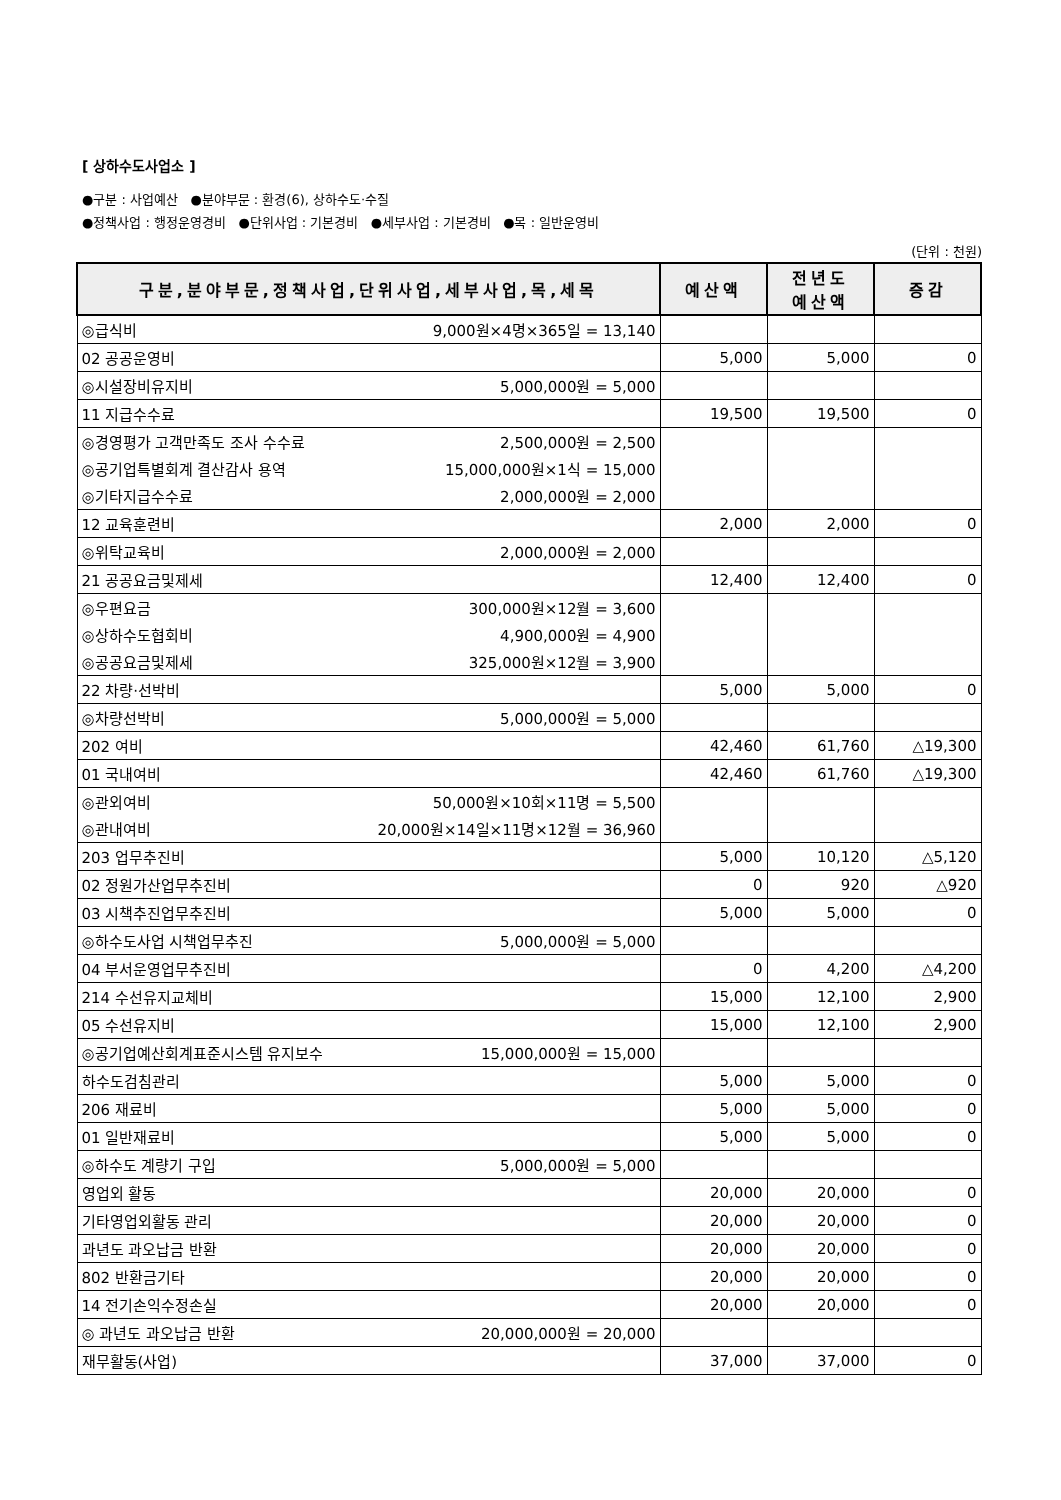[ 상하수도사업소 ]
●구분 : 사업예산 ●분야부문 : 환경(6), 상하수도·수질
●정책사업 : 행정운영경비 ●단위사업 : 기본경비 ●세부사업 : 기본경비 ●목 : 일반운영비
(단위 : 천원)
| 구분,분야부문,정책사업,단위사업,세부사업,목,세목 | 예산액 | 전년도 예산액 | 증감 |
| --- | --- | --- | --- |
| ◎급식비 9,000원×4명×365일 = 13,140 | | | |
| 02 공공운영비 | 5,000 | 5,000 | 0 |
| ◎시설장비유지비 5,000,000원 = 5,000 | | | |
| 11 지급수수료 | 19,500 | 19,500 | 0 |
| ◎경영평가 고객만족도 조사 수수료 2,500,000원 = 2,500 | | | |
| ◎공기업특별회계 결산감사 용역 15,000,000원×1식 = 15,000 | | | |
| ◎기타지급수수료 2,000,000원 = 2,000 | | | |
| 12 교육훈련비 | 2,000 | 2,000 | 0 |
| ◎위탁교육비 2,000,000원 = 2,000 | | | |
| 21 공공요금및제세 | 12,400 | 12,400 | 0 |
| ◎우편요금 300,000원×12월 = 3,600 | | | |
| ◎상하수도협회비 4,900,000원 = 4,900 | | | |
| ◎공공요금및제세 325,000원×12월 = 3,900 | | | |
| 22 차량·선박비 | 5,000 | 5,000 | 0 |
| ◎차량선박비 5,000,000원 = 5,000 | | | |
| 202 여비 | 42,460 | 61,760 | △19,300 |
| 01 국내여비 | 42,460 | 61,760 | △19,300 |
| ◎관외여비 50,000원×10회×11명 = 5,500 | | | |
| ◎관내여비 20,000원×14일×11명×12월 = 36,960 | | | |
| 203 업무추진비 | 5,000 | 10,120 | △5,120 |
| 02 정원가산업무추진비 | 0 | 920 | △920 |
| 03 시책추진업무추진비 | 5,000 | 5,000 | 0 |
| ◎하수도사업 시책업무추진 5,000,000원 = 5,000 | | | |
| 04 부서운영업무추진비 | 0 | 4,200 | △4,200 |
| 214 수선유지교체비 | 15,000 | 12,100 | 2,900 |
| 05 수선유지비 | 15,000 | 12,100 | 2,900 |
| ◎공기업예산회계표준시스템 유지보수 15,000,000원 = 15,000 | | | |
| 하수도검침관리 | 5,000 | 5,000 | 0 |
| 206 재료비 | 5,000 | 5,000 | 0 |
| 01 일반재료비 | 5,000 | 5,000 | 0 |
| ◎하수도 계량기 구입 5,000,000원 = 5,000 | | | |
| 영업외 활동 | 20,000 | 20,000 | 0 |
| 기타영업외활동 관리 | 20,000 | 20,000 | 0 |
| 과년도 과오납금 반환 | 20,000 | 20,000 | 0 |
| 802 반환금기타 | 20,000 | 20,000 | 0 |
| 14 전기손익수정손실 | 20,000 | 20,000 | 0 |
| ◎ 과년도 과오납금 반환 20,000,000원 = 20,000 | | | |
| 재무활동(사업) | 37,000 | 37,000 | 0 |